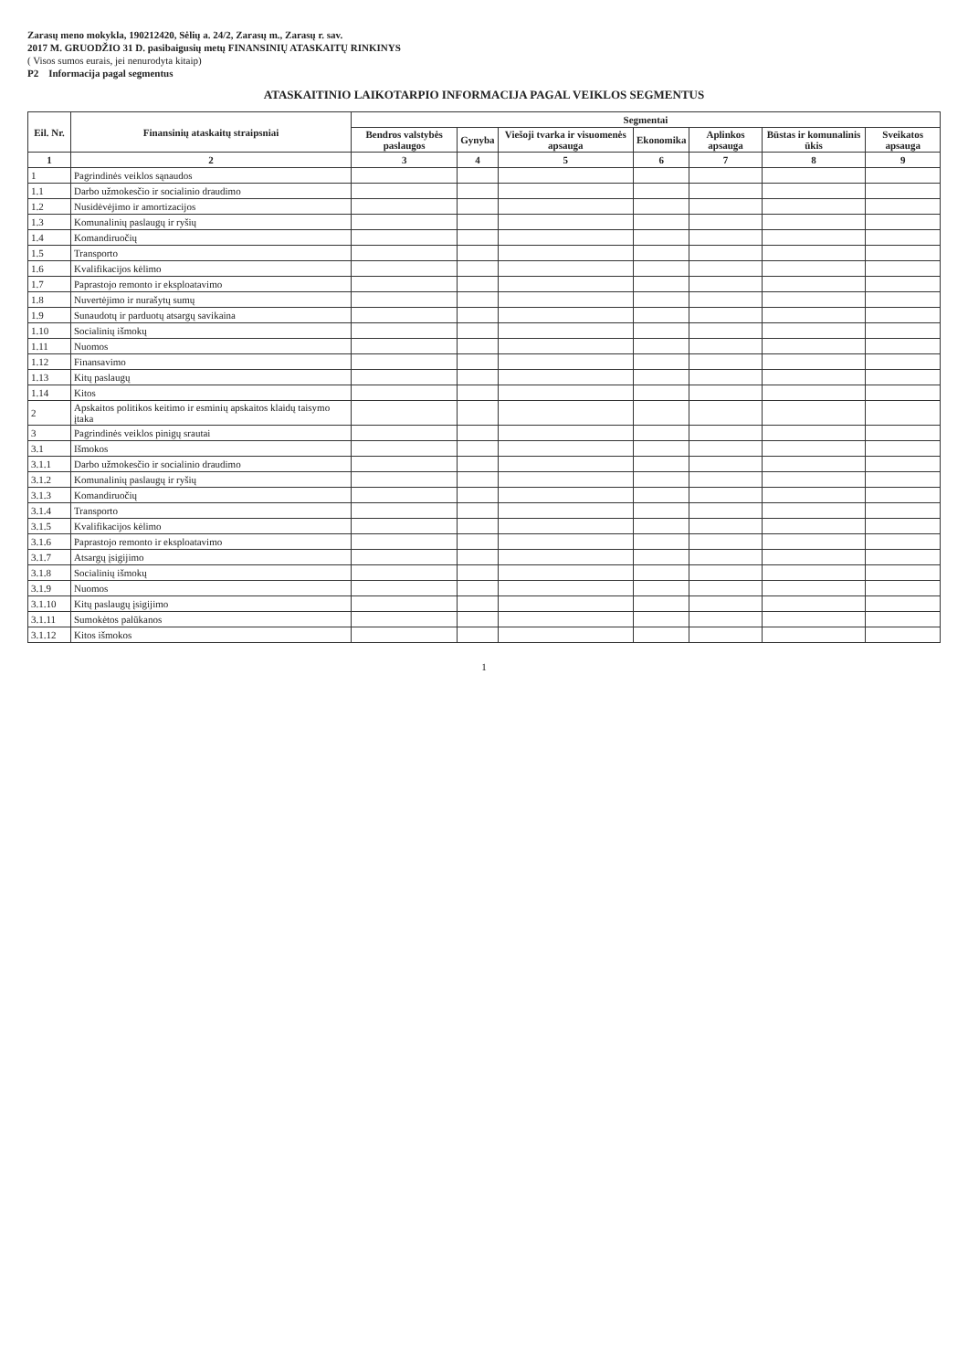Zarasų meno mokykla, 190212420, Sėlių a. 24/2, Zarasų m., Zarasų r. sav.
2017 M. GRUODŽIO 31 D. pasibaigusių metų FINANSINIŲ ATASKAITŲ RINKINYS
( Visos sumos eurais, jei nenurodyta kitaip)
P2 Informacija pagal segmentus
ATASKAITINIO LAIKOTARPIO INFORMACIJA PAGAL VEIKLOS SEGMENTUS
| Eil. Nr. | Finansinių ataskaitų straipsniai | Segmentai | | | | | | |
| --- | --- | --- | --- | --- | --- | --- | --- | --- |
| | | Bendros valstybės paslaugos | Gynyba | Viešoji tvarka ir visuomenės apsauga | Ekonomika | Aplinkos apsauga | Būstas ir komunalinis ūkis | Sveikatos apsauga |
| 1 | 2 | 3 | 4 | 5 | 6 | 7 | 8 | 9 |
| 1 | Pagrindinės veiklos sąnaudos | | | | | | | |
| 1.1 | Darbo užmokesčio ir socialinio draudimo | | | | | | | |
| 1.2 | Nusidėvėjimo ir amortizacijos | | | | | | | |
| 1.3 | Komunalinių paslaugų ir ryšių | | | | | | | |
| 1.4 | Komandiruočių | | | | | | | |
| 1.5 | Transporto | | | | | | | |
| 1.6 | Kvalifikacijos kėlimo | | | | | | | |
| 1.7 | Paprastojo remonto ir eksploatavimo | | | | | | | |
| 1.8 | Nuvertėjimo ir nurašytų sumų | | | | | | | |
| 1.9 | Sunaudotų ir parduotų atsargų savikaina | | | | | | | |
| 1.10 | Socialinių išmokų | | | | | | | |
| 1.11 | Nuomos | | | | | | | |
| 1.12 | Finansavimo | | | | | | | |
| 1.13 | Kitų paslaugų | | | | | | | |
| 1.14 | Kitos | | | | | | | |
| 2 | Apskaitos politikos keitimo ir esminių apskaitos klaidų taisymo įtaka | | | | | | | |
| 3 | Pagrindinės veiklos pinigų srautai | | | | | | | |
| 3.1 | Išmokos | | | | | | | |
| 3.1.1 | Darbo užmokesčio ir socialinio draudimo | | | | | | | |
| 3.1.2 | Komunalinių paslaugų ir ryšių | | | | | | | |
| 3.1.3 | Komandiruočių | | | | | | | |
| 3.1.4 | Transporto | | | | | | | |
| 3.1.5 | Kvalifikacijos kėlimo | | | | | | | |
| 3.1.6 | Paprastojo remonto ir eksploatavimo | | | | | | | |
| 3.1.7 | Atsargų įsigijimo | | | | | | | |
| 3.1.8 | Socialinių išmokų | | | | | | | |
| 3.1.9 | Nuomos | | | | | | | |
| 3.1.10 | Kitų paslaugų įsigijimo | | | | | | | |
| 3.1.11 | Sumokėtos palūkanos | | | | | | | |
| 3.1.12 | Kitos išmokos | | | | | | | |
1